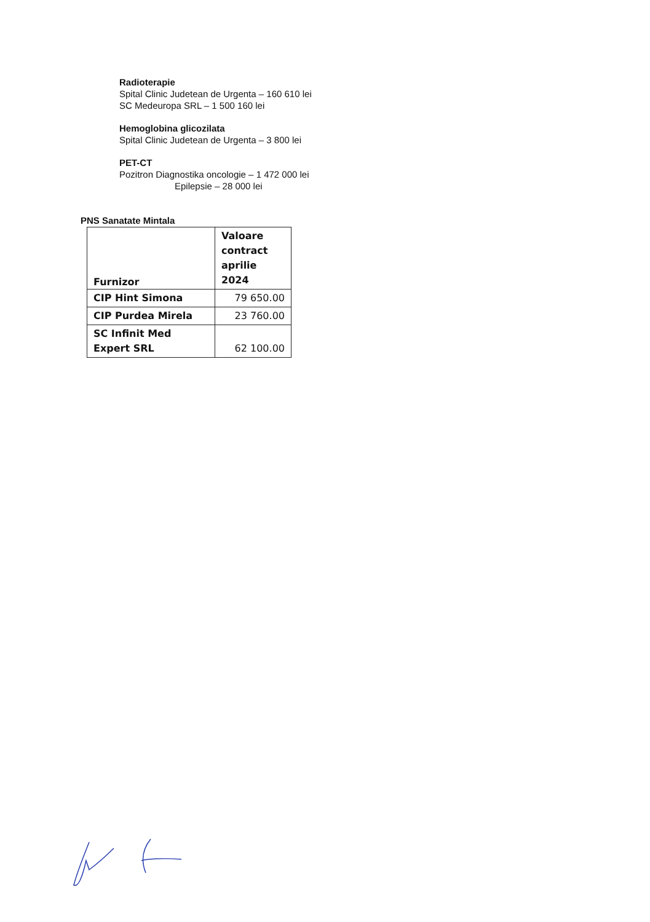Radioterapie
Spital Clinic Judetean de Urgenta – 160 610 lei
SC Medeuropa SRL – 1 500 160 lei
Hemoglobina glicozilata
Spital Clinic Judetean de Urgenta – 3 800 lei
PET-CT
Pozitron Diagnostika oncologie – 1 472 000 lei
Epilepsie – 28 000 lei
PNS Sanatate Mintala
| Furnizor | Valoare contract aprilie 2024 |
| --- | --- |
| CIP Hint Simona | 79 650.00 |
| CIP Purdea Mirela | 23 760.00 |
| SC Infinit Med Expert SRL | 62 100.00 |